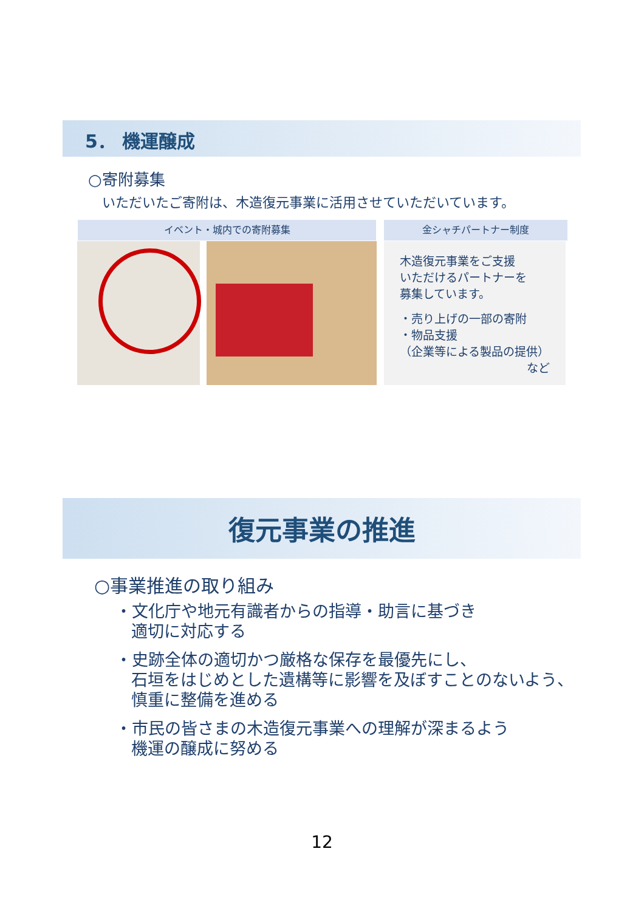5． 機運醸成
○寄附募集
いただいたご寄附は、木造復元事業に活用させていただいています。
イベント・城内での寄附募集 金シャチパートナー制度
木造復元事業をご支援
いただけるパートナーを
募集しています。
・売り上げの一部の寄附
・物品支援
（企業等による製品の提供）
など
復元事業の推進
○事業推進の取り組み
・文化庁や地元有識者からの指導・助言に基づき
適切に対応する
・史跡全体の適切かつ厳格な保存を最優先にし、
石垣をはじめとした遺構等に影響を及ぼすことのないよう、
慎重に整備を進める
・市民の皆さまの木造復元事業への理解が深まるよう
機運の醸成に努める
12